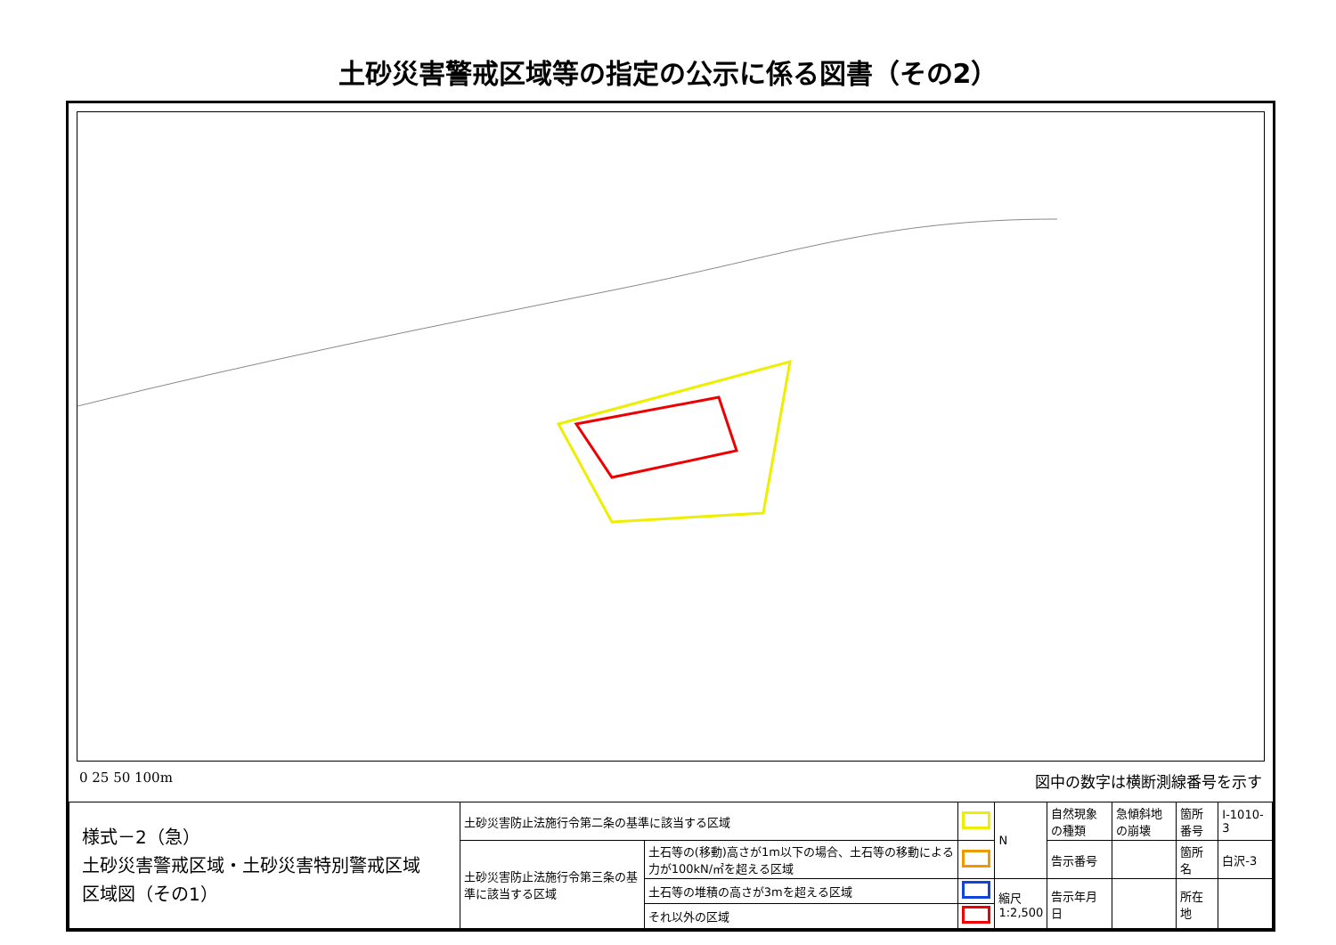土砂災害警戒区域等の指定の公示に係る図書（その2）
0 25 50 100m 図中の数字は横断測線番号を示す
| 様式－2（急） 土砂災害警戒区域・土砂災害特別警戒区域 区域図（その1） | 土砂災害防止法施行令第二条の基準に該当する区域 | | | N | 自然現象の種類 | 急傾斜地の崩壊 | 箇所番号 | Ⅰ-1010-3 |
| | 土砂災害防止法施行令第三条の基準に該当する区域 | 土石等の(移動)高さが1m以下の場合、土石等の移動による力が100kN/㎡を超える区域 | | | 告示番号 | | 箇所名 | 白沢-3 |
| | | 土石等の堆積の高さが3mを超える区域 | | 縮尺 1:2,500 | 告示年月日 | | 所在地 | |
| | | それ以外の区域 | | | | | | |